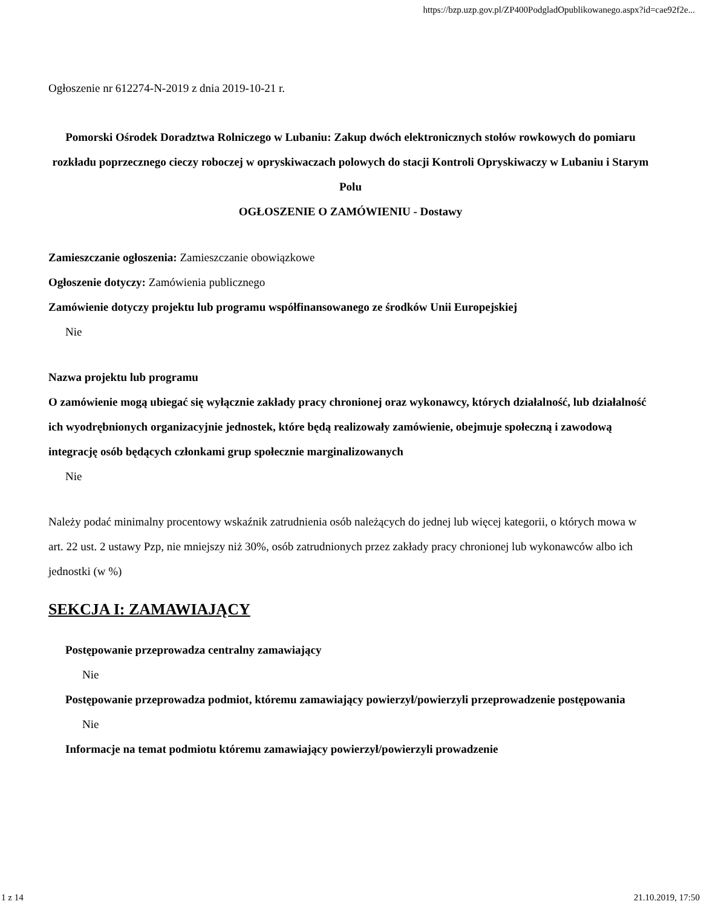https://bzp.uzp.gov.pl/ZP400PodgladOpublikowanego.aspx?id=cae92f2e...
Ogłoszenie nr 612274-N-2019 z dnia 2019-10-21 r.
Pomorski Ośrodek Doradztwa Rolniczego w Lubaniu: Zakup dwóch elektronicznych stołów rowkowych do pomiaru rozkładu poprzecznego cieczy roboczej w opryskiwaczach polowych do stacji Kontroli Opryskiwaczy w Lubaniu i Starym Polu
OGŁOSZENIE O ZAMÓWIENIU - Dostawy
Zamieszczanie ogłoszenia: Zamieszczanie obowiązkowe
Ogłoszenie dotyczy: Zamówienia publicznego
Zamówienie dotyczy projektu lub programu współfinansowanego ze środków Unii Europejskiej
Nie
Nazwa projektu lub programu
O zamówienie mogą ubiegać się wyłącznie zakłady pracy chronionej oraz wykonawcy, których działalność, lub działalność ich wyodrębnionych organizacyjnie jednostek, które będą realizowały zamówienie, obejmuje społeczną i zawodową integrację osób będących członkami grup społecznie marginalizowanych
Nie
Należy podać minimalny procentowy wskaźnik zatrudnienia osób należących do jednej lub więcej kategorii, o których mowa w art. 22 ust. 2 ustawy Pzp, nie mniejszy niż 30%, osób zatrudnionych przez zakłady pracy chronionej lub wykonawców albo ich jednostki (w %)
SEKCJA I: ZAMAWIAJĄCY
Postępowanie przeprowadza centralny zamawiający
Nie
Postępowanie przeprowadza podmiot, któremu zamawiający powierzył/powierzyli przeprowadzenie postępowania
Nie
Informacje na temat podmiotu któremu zamawiający powierzył/powierzyli prowadzenie
1 z 14 21.10.2019, 17:50